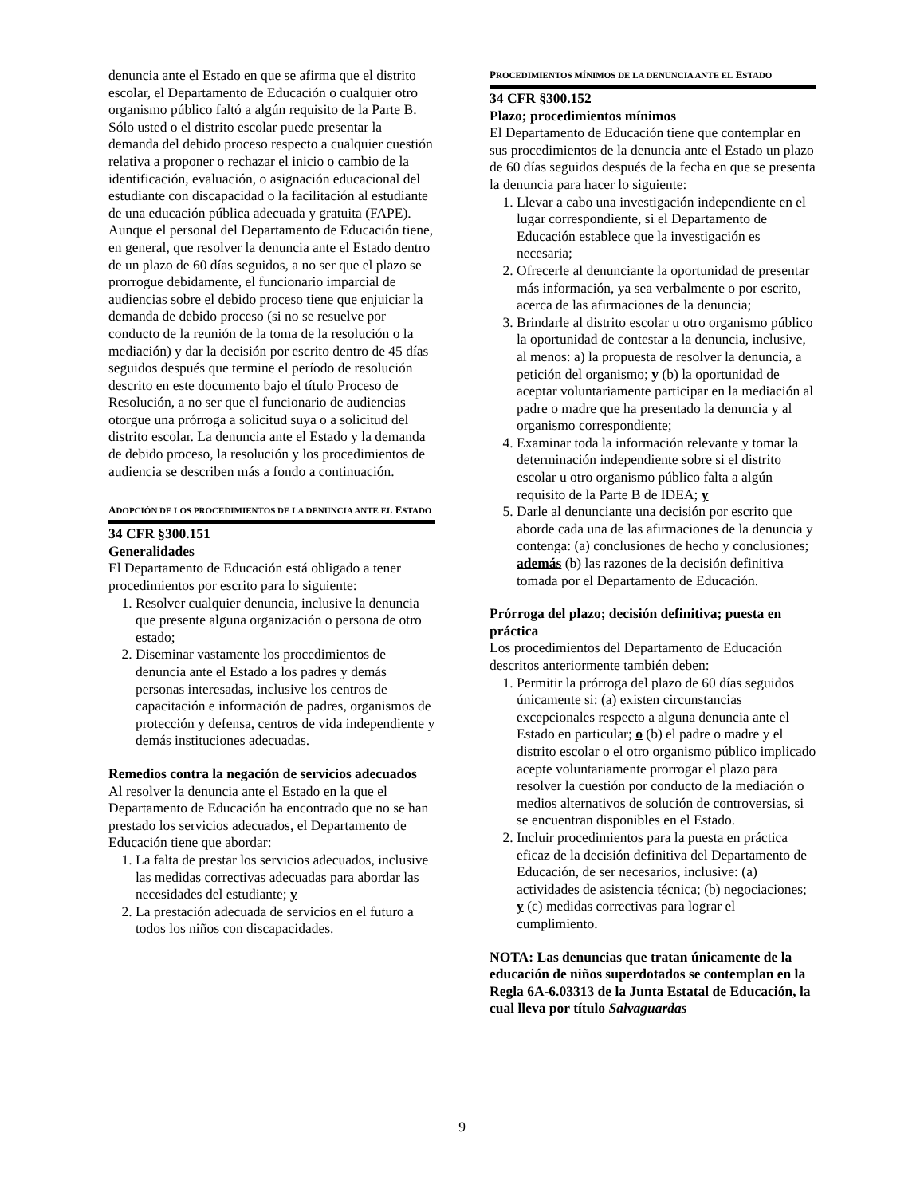denuncia ante el Estado en que se afirma que el distrito escolar, el Departamento de Educación o cualquier otro organismo público faltó a algún requisito de la Parte B. Sólo usted o el distrito escolar puede presentar la demanda del debido proceso respecto a cualquier cuestión relativa a proponer o rechazar el inicio o cambio de la identificación, evaluación, o asignación educacional del estudiante con discapacidad o la facilitación al estudiante de una educación pública adecuada y gratuita (FAPE). Aunque el personal del Departamento de Educación tiene, en general, que resolver la denuncia ante el Estado dentro de un plazo de 60 días seguidos, a no ser que el plazo se prorrogue debidamente, el funcionario imparcial de audiencias sobre el debido proceso tiene que enjuiciar la demanda de debido proceso (si no se resuelve por conducto de la reunión de la toma de la resolución o la mediación) y dar la decisión por escrito dentro de 45 días seguidos después que termine el período de resolución descrito en este documento bajo el título Proceso de Resolución, a no ser que el funcionario de audiencias otorgue una prórroga a solicitud suya o a solicitud del distrito escolar. La denuncia ante el Estado y la demanda de debido proceso, la resolución y los procedimientos de audiencia se describen más a fondo a continuación.
ADOPCIÓN DE LOS PROCEDIMIENTOS DE LA DENUNCIA ANTE EL ESTADO
34 CFR §300.151
Generalidades
El Departamento de Educación está obligado a tener procedimientos por escrito para lo siguiente:
1. Resolver cualquier denuncia, inclusive la denuncia que presente alguna organización o persona de otro estado;
2. Diseminar vastamente los procedimientos de denuncia ante el Estado a los padres y demás personas interesadas, inclusive los centros de capacitación e información de padres, organismos de protección y defensa, centros de vida independiente y demás instituciones adecuadas.
Remedios contra la negación de servicios adecuados
Al resolver la denuncia ante el Estado en la que el Departamento de Educación ha encontrado que no se han prestado los servicios adecuados, el Departamento de Educación tiene que abordar:
1. La falta de prestar los servicios adecuados, inclusive las medidas correctivas adecuadas para abordar las necesidades del estudiante; y
2. La prestación adecuada de servicios en el futuro a todos los niños con discapacidades.
PROCEDIMIENTOS MÍNIMOS DE LA DENUNCIA ANTE EL ESTADO
34 CFR §300.152
Plazo; procedimientos mínimos
El Departamento de Educación tiene que contemplar en sus procedimientos de la denuncia ante el Estado un plazo de 60 días seguidos después de la fecha en que se presenta la denuncia para hacer lo siguiente:
1. Llevar a cabo una investigación independiente en el lugar correspondiente, si el Departamento de Educación establece que la investigación es necesaria;
2. Ofrecerle al denunciante la oportunidad de presentar más información, ya sea verbalmente o por escrito, acerca de las afirmaciones de la denuncia;
3. Brindarle al distrito escolar u otro organismo público la oportunidad de contestar a la denuncia, inclusive, al menos: a) la propuesta de resolver la denuncia, a petición del organismo; y (b) la oportunidad de aceptar voluntariamente participar en la mediación al padre o madre que ha presentado la denuncia y al organismo correspondiente;
4. Examinar toda la información relevante y tomar la determinación independiente sobre si el distrito escolar u otro organismo público falta a algún requisito de la Parte B de IDEA; y
5. Darle al denunciante una decisión por escrito que aborde cada una de las afirmaciones de la denuncia y contenga: (a) conclusiones de hecho y conclusiones; además (b) las razones de la decisión definitiva tomada por el Departamento de Educación.
Prórroga del plazo; decisión definitiva; puesta en práctica
Los procedimientos del Departamento de Educación descritos anteriormente también deben:
1. Permitir la prórroga del plazo de 60 días seguidos únicamente si: (a) existen circunstancias excepcionales respecto a alguna denuncia ante el Estado en particular; o (b) el padre o madre y el distrito escolar o el otro organismo público implicado acepte voluntariamente prorrogar el plazo para resolver la cuestión por conducto de la mediación o medios alternativos de solución de controversias, si se encuentran disponibles en el Estado.
2. Incluir procedimientos para la puesta en práctica eficaz de la decisión definitiva del Departamento de Educación, de ser necesarios, inclusive: (a) actividades de asistencia técnica; (b) negociaciones; y (c) medidas correctivas para lograr el cumplimiento.
NOTA: Las denuncias que tratan únicamente de la educación de niños superdotados se contemplan en la Regla 6A-6.03313 de la Junta Estatal de Educación, la cual lleva por título Salvaguardas
9